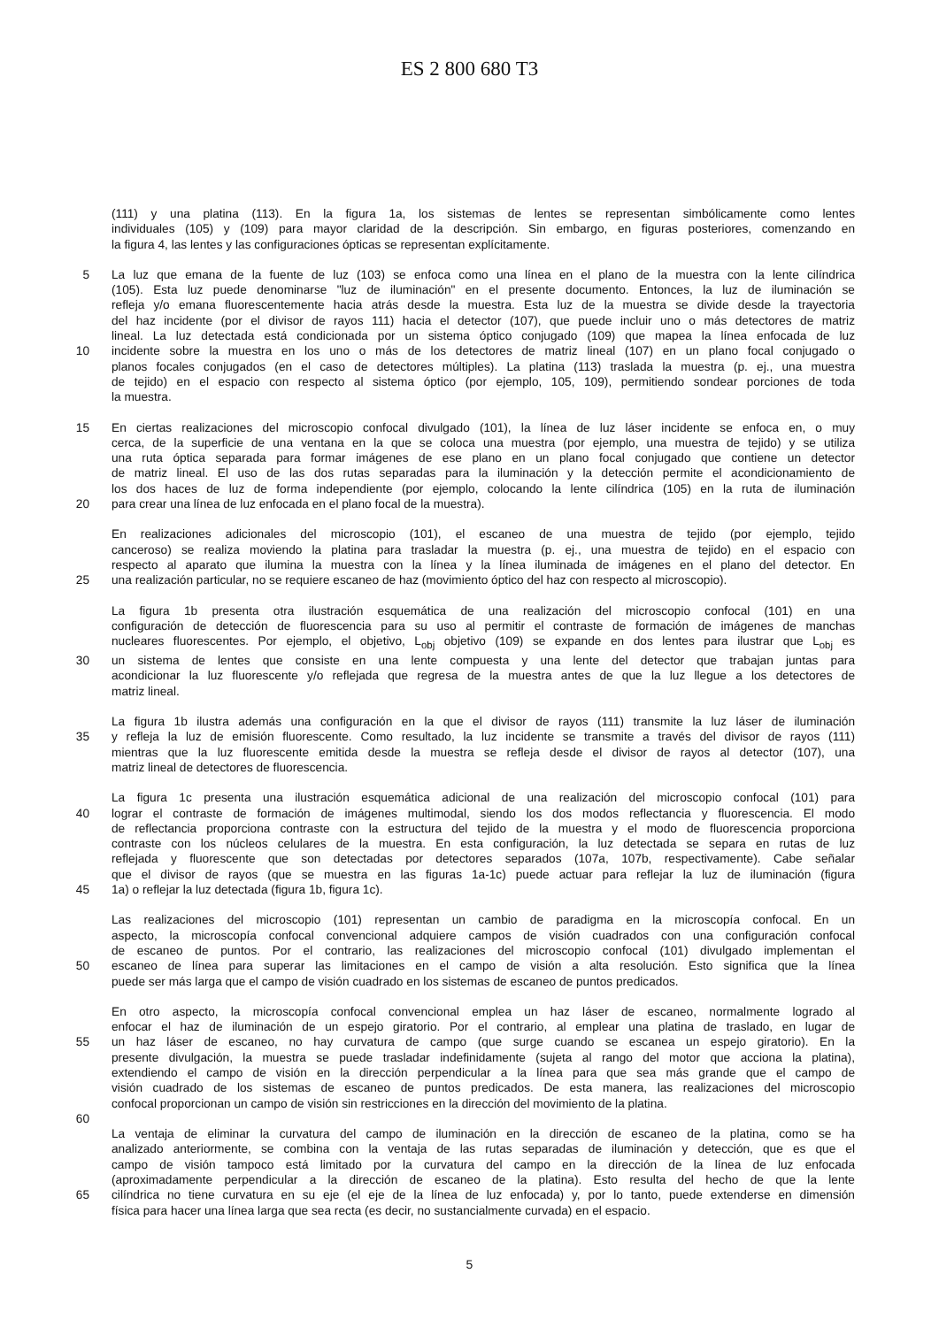ES 2 800 680 T3
(111) y una platina (113). En la figura 1a, los sistemas de lentes se representan simbólicamente como lentes
individuales (105) y (109) para mayor claridad de la descripción. Sin embargo, en figuras posteriores, comenzando en
la figura 4, las lentes y las configuraciones ópticas se representan explícitamente.
5 La luz que emana de la fuente de luz (103) se enfoca como una línea en el plano de la muestra con la lente cilíndrica
(105). Esta luz puede denominarse "luz de iluminación" en el presente documento. Entonces, la luz de iluminación se
refleja y/o emana fluorescentemente hacia atrás desde la muestra. Esta luz de la muestra se divide desde la trayectoria
del haz incidente (por el divisor de rayos 111) hacia el detector (107), que puede incluir uno o más detectores de matriz
lineal. La luz detectada está condicionada por un sistema óptico conjugado (109) que mapea la línea enfocada de luz
10 incidente sobre la muestra en los uno o más de los detectores de matriz lineal (107) en un plano focal conjugado o
planos focales conjugados (en el caso de detectores múltiples). La platina (113) traslada la muestra (p. ej., una muestra
de tejido) en el espacio con respecto al sistema óptico (por ejemplo, 105, 109), permitiendo sondear porciones de toda
la muestra.
15 En ciertas realizaciones del microscopio confocal divulgado (101), la línea de luz láser incidente se enfoca en, o muy
cerca, de la superficie de una ventana en la que se coloca una muestra (por ejemplo, una muestra de tejido) y se utiliza
una ruta óptica separada para formar imágenes de ese plano en un plano focal conjugado que contiene un detector
de matriz lineal. El uso de las dos rutas separadas para la iluminación y la detección permite el acondicionamiento de
los dos haces de luz de forma independiente (por ejemplo, colocando la lente cilíndrica (105) en la ruta de iluminación
20 para crear una línea de luz enfocada en el plano focal de la muestra).
En realizaciones adicionales del microscopio (101), el escaneo de una muestra de tejido (por ejemplo, tejido
canceroso) se realiza moviendo la platina para trasladar la muestra (p. ej., una muestra de tejido) en el espacio con
respecto al aparato que ilumina la muestra con la línea y la línea iluminada de imágenes en el plano del detector. En
25 una realización particular, no se requiere escaneo de haz (movimiento óptico del haz con respecto al microscopio).
La figura 1b presenta otra ilustración esquemática de una realización del microscopio confocal (101) en una
configuración de detección de fluorescencia para su uso al permitir el contraste de formación de imágenes de manchas
nucleares fluorescentes. Por ejemplo, el objetivo, L<sub>obj</sub> objetivo (109) se expande en dos lentes para ilustrar que L<sub>obj</sub> es
30 un sistema de lentes que consiste en una lente compuesta y una lente del detector que trabajan juntas para
acondicionar la luz fluorescente y/o reflejada que regresa de la muestra antes de que la luz llegue a los detectores de
matriz lineal.
La figura 1b ilustra además una configuración en la que el divisor de rayos (111) transmite la luz láser de iluminación
35 y refleja la luz de emisión fluorescente. Como resultado, la luz incidente se transmite a través del divisor de rayos (111)
mientras que la luz fluorescente emitida desde la muestra se refleja desde el divisor de rayos al detector (107), una
matriz lineal de detectores de fluorescencia.
La figura 1c presenta una ilustración esquemática adicional de una realización del microscopio confocal (101) para
40 lograr el contraste de formación de imágenes multimodal, siendo los dos modos reflectancia y fluorescencia. El modo
de reflectancia proporciona contraste con la estructura del tejido de la muestra y el modo de fluorescencia proporciona
contraste con los núcleos celulares de la muestra. En esta configuración, la luz detectada se separa en rutas de luz
reflejada y fluorescente que son detectadas por detectores separados (107a, 107b, respectivamente). Cabe señalar
que el divisor de rayos (que se muestra en las figuras 1a-1c) puede actuar para reflejar la luz de iluminación (figura
45 1a) o reflejar la luz detectada (figura 1b, figura 1c).
Las realizaciones del microscopio (101) representan un cambio de paradigma en la microscopía confocal. En un
aspecto, la microscopía confocal convencional adquiere campos de visión cuadrados con una configuración confocal
de escaneo de puntos. Por el contrario, las realizaciones del microscopio confocal (101) divulgado implementan el
50 escaneo de línea para superar las limitaciones en el campo de visión a alta resolución. Esto significa que la línea
puede ser más larga que el campo de visión cuadrado en los sistemas de escaneo de puntos predicados.
En otro aspecto, la microscopía confocal convencional emplea un haz láser de escaneo, normalmente logrado al
enfocar el haz de iluminación de un espejo giratorio. Por el contrario, al emplear una platina de traslado, en lugar de
55 un haz láser de escaneo, no hay curvatura de campo (que surge cuando se escanea un espejo giratorio). En la
presente divulgación, la muestra se puede trasladar indefinidamente (sujeta al rango del motor que acciona la platina),
extendiendo el campo de visión en la dirección perpendicular a la línea para que sea más grande que el campo de
visión cuadrado de los sistemas de escaneo de puntos predicados. De esta manera, las realizaciones del microscopio
confocal proporcionan un campo de visión sin restricciones en la dirección del movimiento de la platina.
60
La ventaja de eliminar la curvatura del campo de iluminación en la dirección de escaneo de la platina, como se ha
analizado anteriormente, se combina con la ventaja de las rutas separadas de iluminación y detección, que es que el
campo de visión tampoco está limitado por la curvatura del campo en la dirección de la línea de luz enfocada
(aproximadamente perpendicular a la dirección de escaneo de la platina). Esto resulta del hecho de que la lente
65 cilíndrica no tiene curvatura en su eje (el eje de la línea de luz enfocada) y, por lo tanto, puede extenderse en dimensión
física para hacer una línea larga que sea recta (es decir, no sustancialmente curvada) en el espacio.
5